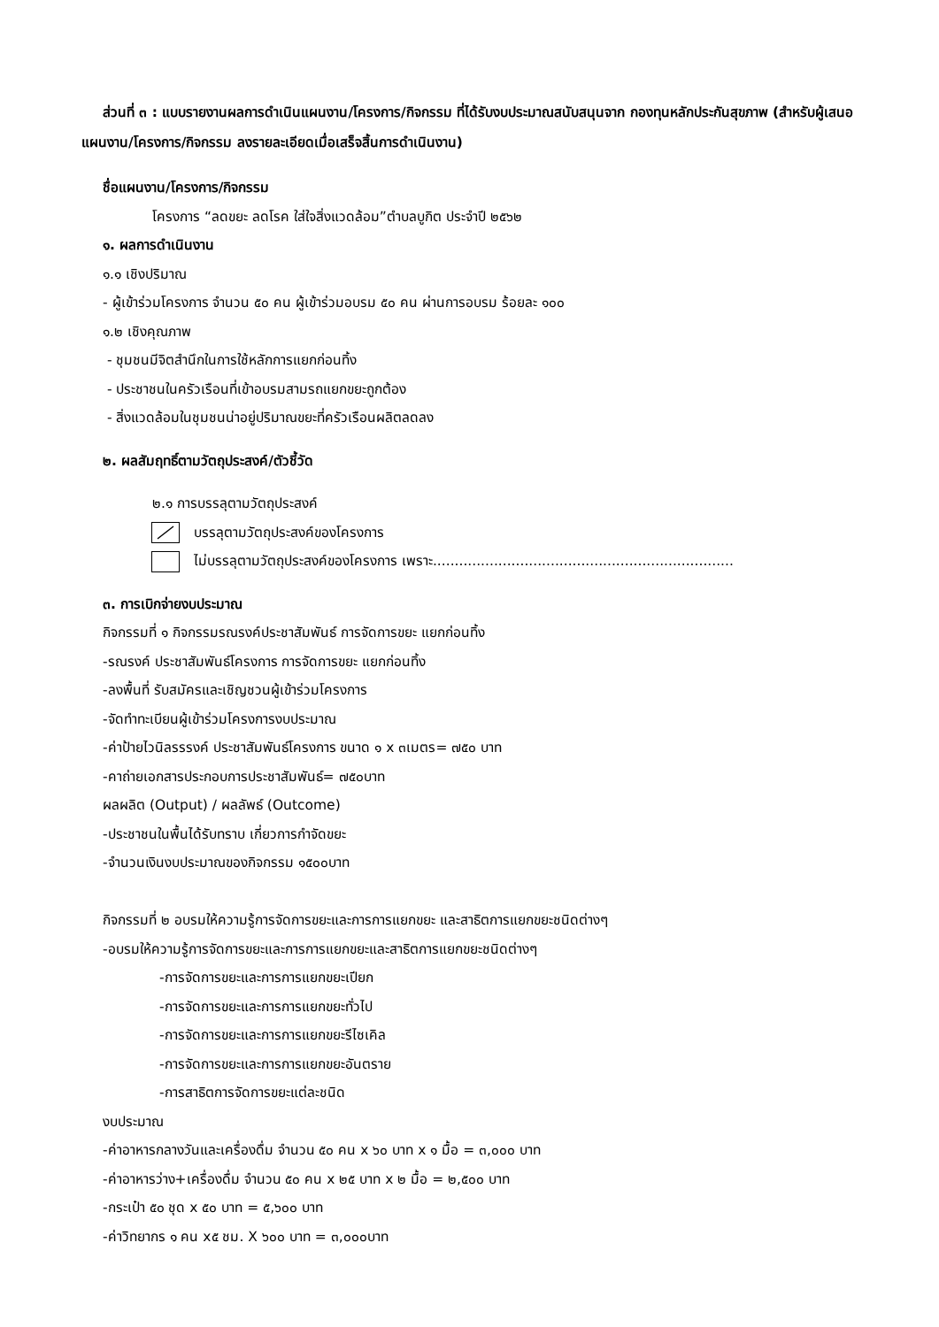ส่วนที่ ๓ : แบบรายงานผลการดำเนินแผนงาน/โครงการ/กิจกรรม ที่ได้รับงบประมาณสนับสนุนจาก กองทุนหลักประกันสุขภาพ (สำหรับผู้เสนอแผนงาน/โครงการ/กิจกรรม ลงรายละเอียดเมื่อเสร็จสิ้นการดำเนินงาน)
ชื่อแผนงาน/โครงการ/กิจกรรม
โครงการ “ลดขยะ ลดโรค ใส่ใจสิ่งแวดล้อม”ตำบลบูกิต ประจำปี ๒๕๖๒
๑. ผลการดำเนินงาน
๑.๑ เชิงปริมาณ
- ผู้เข้าร่วมโครงการ จำนวน ๕๐ คน ผู้เข้าร่วมอบรม ๕๐ คน ผ่านการอบรม ร้อยละ ๑๐๐
๑.๒ เชิงคุณภาพ
- ชุมชนมีจิตสำนึกในการใช้หลักการแยกก่อนทิ้ง
- ประชาชนในครัวเรือนที่เข้าอบรมสามรถแยกขยะถูกต้อง
- สิ่งแวดล้อมในชุมชนน่าอยู่ปริมาณขยะที่ครัวเรือนผลิตลดลง
๒. ผลสัมฤทธิ์ตามวัตถุประสงค์/ตัวชี้วัด
๒.๑ การบรรลุตามวัตถุประสงค์
บรรลุตามวัตถุประสงค์ของโครงการ
ไม่บรรลุตามวัตถุประสงค์ของโครงการ เพราะ.....................................................................
๓. การเบิกจ่ายงบประมาณ
กิจกรรมที่ ๑ กิจกรรมรณรงค์ประชาสัมพันธ์ การจัดการขยะ แยกก่อนทิ้ง
-รณรงค์ ประชาสัมพันธ์โครงการ การจัดการขยะ แยกก่อนทิ้ง
-ลงพื้นที่ รับสมัครและเชิญชวนผู้เข้าร่วมโครงการ
-จัดทำทะเบียนผู้เข้าร่วมโครงการงบประมาณ
-ค่าป้ายไวนิลรรรงค์ ประชาสัมพันธ์โครงการ ขนาด ๑ x ๓เมตร= ๗๕๐ บาท
-คาถ่ายเอกสารประกอบการประชาสัมพันธ์= ๗๕๐บาท
ผลผลิต (Output) / ผลลัพธ์ (Outcome)
-ประชาชนในพื้นได้รับทราบ เกี่ยวการกำจัดขยะ
-จำนวนเงินงบประมาณของกิจกรรม ๑๕๐๐บาท
กิจกรรมที่ ๒ อบรมให้ความรู้การจัดการขยะและการการแยกขยะ และสาธิตการแยกขยะชนิดต่างๆ
-อบรมให้ความรู้การจัดการขยะและการการแยกขยะและสาธิตการแยกขยะชนิดต่างๆ
-การจัดการขยะและการการแยกขยะเปียก
-การจัดการขยะและการการแยกขยะทั่วไป
-การจัดการขยะและการการแยกขยะรีไซเคิล
-การจัดการขยะและการการแยกขยะอันตราย
-การสาธิตการจัดการขยะแต่ละชนิด
งบประมาณ
-ค่าอาหารกลางวันและเครื่องดื่ม จำนวน ๕๐ คน x ๖๐ บาท x ๑ มื้อ = ๓,๐๐๐ บาท
-ค่าอาหารว่าง+เครื่องดื่ม จำนวน ๕๐ คน x ๒๕ บาท x ๒ มื้อ = ๒,๕๐๐ บาท
-กระเป๋า ๕๐ ชุด x ๕๐ บาท = ๕,๖๐๐ บาท
-ค่าวิทยากร ๑ คน x๕ ชม. X ๖๐๐ บาท = ๓,๐๐๐บาท